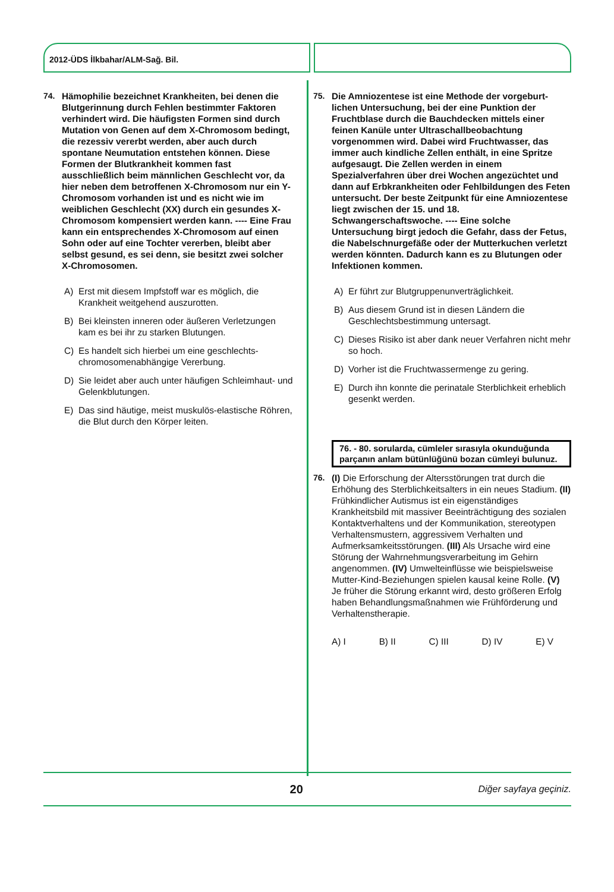2012-ÜDS İlkbahar/ALM-Sağ. Bil.
74. Hämophilie bezeichnet Krankheiten, bei denen die Blutgerinnung durch Fehlen bestimmter Faktoren verhindert wird. Die häufigsten Formen sind durch Mutation von Genen auf dem X-Chromosom bedingt, die rezessiv vererbt werden, aber auch durch spontane Neumutation entstehen können. Diese Formen der Blutkrankheit kommen fast ausschließlich beim männlichen Geschlecht vor, da hier neben dem betroffenen X-Chromosom nur ein Y-Chromosom vorhanden ist und es nicht wie im weiblichen Geschlecht (XX) durch ein gesundes X-Chromosom kompensiert werden kann. ---- Eine Frau kann ein entsprechendes X-Chromosom auf einen Sohn oder auf eine Tochter vererben, bleibt aber selbst gesund, es sei denn, sie besitzt zwei solcher X-Chromosomen.
A) Erst mit diesem Impfstoff war es möglich, die Krankheit weitgehend auszurotten.
B) Bei kleinsten inneren oder äußeren Verletzungen kam es bei ihr zu starken Blutungen.
C) Es handelt sich hierbei um eine geschlechts-chromosomenabhängige Vererbung.
D) Sie leidet aber auch unter häufigen Schleimhaut- und Gelenkblutungen.
E) Das sind häutige, meist muskulös-elastische Röhren, die Blut durch den Körper leiten.
75. Die Amniozentese ist eine Methode der vorgeburt-lichen Untersuchung, bei der eine Punktion der Fruchtblase durch die Bauchdecken mittels einer feinen Kanüle unter Ultraschallbeobachtung vorgenommen wird. Dabei wird Fruchtwasser, das immer auch kindliche Zellen enthält, in eine Spritze aufgesaugt. Die Zellen werden in einem Spezialverfahren über drei Wochen angezüchtet und dann auf Erbkrankheiten oder Fehlbildungen des Feten untersucht. Der beste Zeitpunkt für eine Amniozentese liegt zwischen der 15. und 18. Schwangerschaftswoche. ---- Eine solche Untersuchung birgt jedoch die Gefahr, dass der Fetus, die Nabelschnurgefäße oder der Mutterkuchen verletzt werden könnten. Dadurch kann es zu Blutungen oder Infektionen kommen.
A) Er führt zur Blutgruppenunverträglichkeit.
B) Aus diesem Grund ist in diesen Ländern die Geschlechtsbestimmung untersagt.
C) Dieses Risiko ist aber dank neuer Verfahren nicht mehr so hoch.
D) Vorher ist die Fruchtwassermenge zu gering.
E) Durch ihn konnte die perinatale Sterblichkeit erheblich gesenkt werden.
76. - 80. sorularda, cümleler sırasıyla okunduğunda parçanın anlam bütünlüğünü bozan cümleyi bulunuz.
76. (I) Die Erforschung der Altersstörungen trat durch die Erhöhung des Sterblichkeitsalters in ein neues Stadium. (II) Frühkindlicher Autismus ist ein eigenständiges Krankheitsbild mit massiver Beeinträchtigung des sozialen Kontaktverhaltens und der Kommunikation, stereotypen Verhaltensmustern, aggressivem Verhalten und Aufmerksamkeitsstörungen. (III) Als Ursache wird eine Störung der Wahrnehmungsverarbeitung im Gehirn angenommen. (IV) Umwelteinflüsse wie beispielsweise Mutter-Kind-Beziehungen spielen kausal keine Rolle. (V) Je früher die Störung erkannt wird, desto größeren Erfolg haben Behandlungsmaßnahmen wie Frühförderung und Verhaltenstherapie.
A) I B) II C) III D) IV E) V
20
Diğer sayfaya geçiniz.